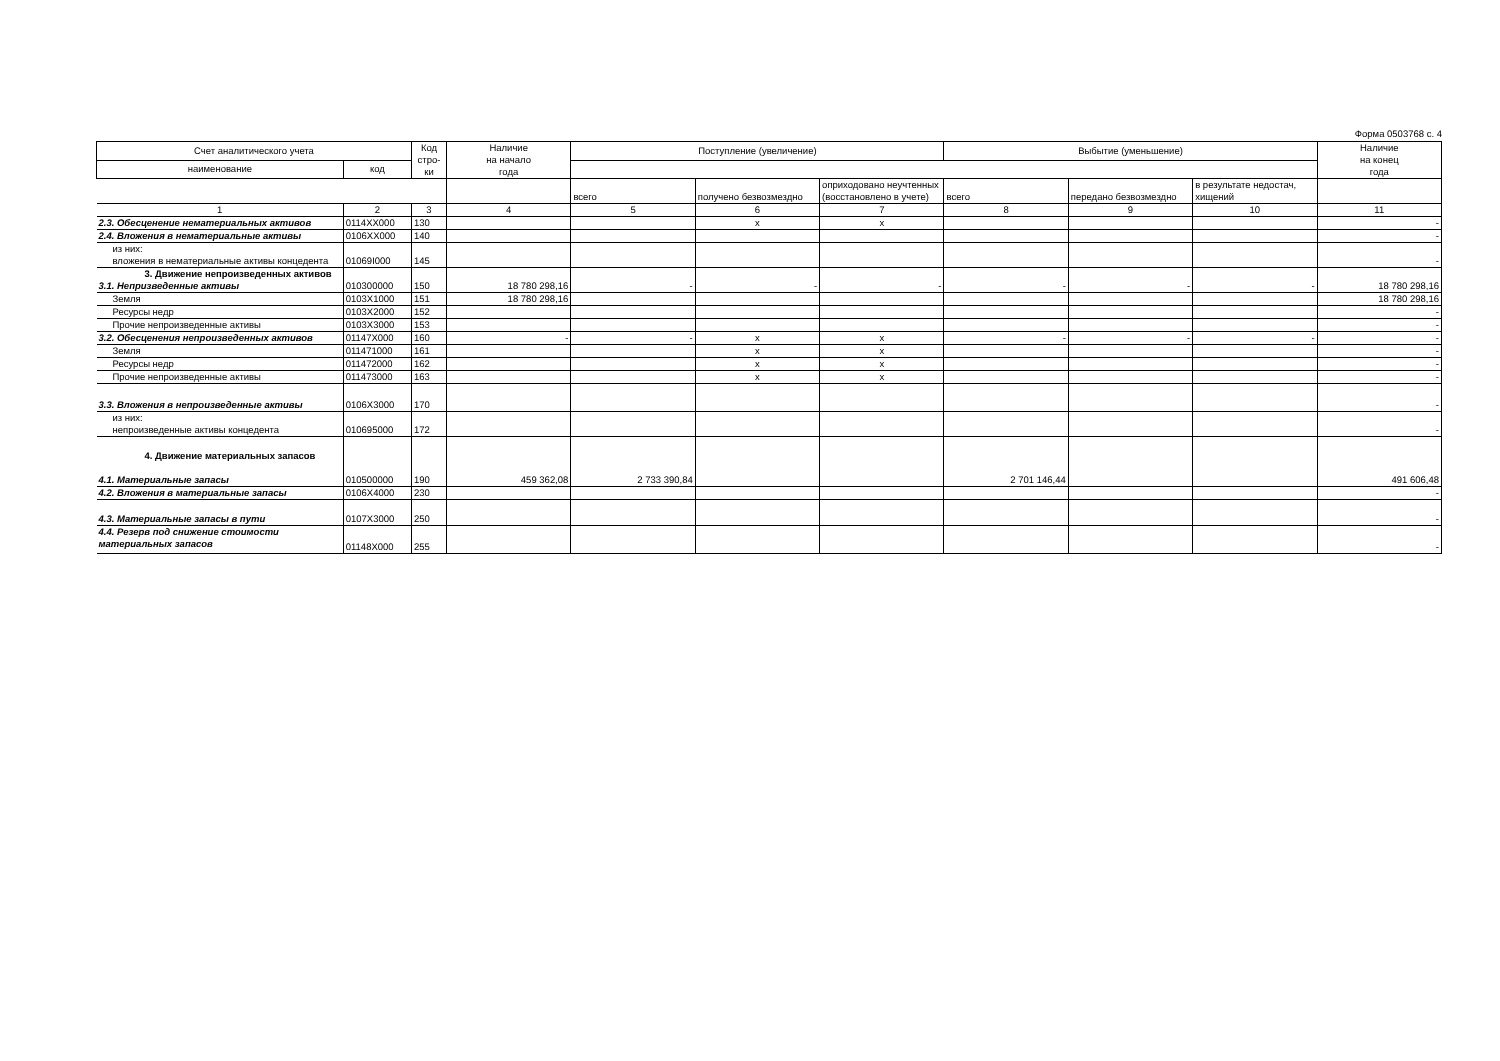Форма 0503768 с. 4
| Счет аналитического учета | | Код стро-ки | Наличие на начало года | Поступление (увеличение) | | | Выбытие (уменьшение) | | | Наличие на конец года |
| --- | --- | --- | --- | --- | --- | --- | --- | --- | --- | --- |
| наименование | код | | | | | | | | | |
| | | | | всего | получено безвозмездно | оприходовано неучтенных (восстановлено в учете) | всего | передано безвозмездно | в результате недостач, хищений | |
| 1 | 2 | 3 | 4 | 5 | 6 | 7 | 8 | 9 | 10 | 11 |
| 2.3. Обесценение нематериальных активов | 0114XX000 | 130 | | | x | x | | | | - |
| 2.4. Вложения в нематериальные активы | 0106XX000 | 140 | | | | | | | | - |
| из них: вложения в нематериальные активы концедента | 01069I000 | 145 | | | | | | | | - |
| 3. Движение непроизведенных активов 3.1. Непризведенные активы | 010300000 | 150 | 18 780 298,16 | - | - | - | - | - | - | 18 780 298,16 |
| Земля | 0103X1000 | 151 | 18 780 298,16 | | | | | | | 18 780 298,16 |
| Ресурсы недр | 0103X2000 | 152 | | | | | | | | - |
| Прочие непроизведенные активы | 0103X3000 | 153 | | | | | | | | - |
| 3.2. Обесценения непроизведенных активов | 01147X000 | 160 | - | - | x | x | - | - | - | - |
| Земля | 011471000 | 161 | | | x | x | | | | - |
| Ресурсы недр | 011472000 | 162 | | | x | x | | | | - |
| Прочие непроизведенные активы | 011473000 | 163 | | | x | x | | | | - |
| 3.3. Вложения в непроизведенные активы | 0106X3000 | 170 | | | | | | | | - |
| из них: непроизведенные активы концедента | 010695000 | 172 | | | | | | | | - |
| 4. Движение материальных запасов 4.1. Материальные запасы | 010500000 | 190 | 459 362,08 | 2 733 390,84 | | | 2 701 146,44 | | | 491 606,48 |
| 4.2. Вложения в материальные запасы | 0106X4000 | 230 | | | | | | | | - |
| 4.3. Материальные запасы в пути | 0107X3000 | 250 | | | | | | | | - |
| 4.4. Резерв под снижение стоимости материальных запасов | 01148X000 | 255 | | | | | | | | - |